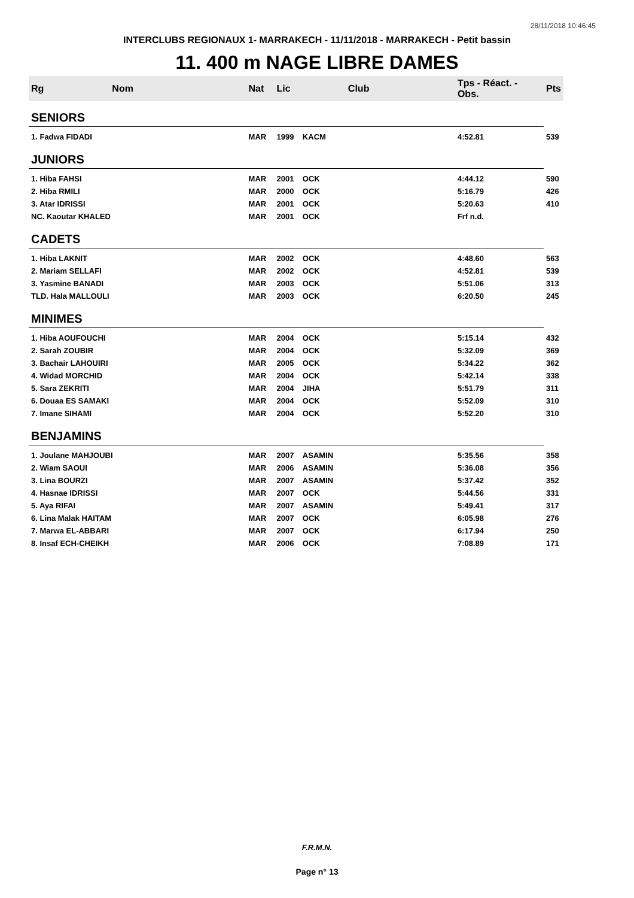28/11/2018 10:46:45
INTERCLUBS REGIONAUX 1- MARRAKECH - 11/11/2018 - MARRAKECH - Petit bassin
11. 400 m NAGE LIBRE DAMES
| Rg | Nom | Nat | Lic | Club | Tps - Réact. - Obs. | Pts |
| --- | --- | --- | --- | --- | --- | --- |
| SENIORS | | | | | | |
| 1. Fadwa FIDADI | | MAR | 1999 | KACM | 4:52.81 | 539 |
| JUNIORS | | | | | | |
| 1. Hiba FAHSI | | MAR | 2001 | OCK | 4:44.12 | 590 |
| 2. Hiba RMILI | | MAR | 2000 | OCK | 5:16.79 | 426 |
| 3. Atar IDRISSI | | MAR | 2001 | OCK | 5:20.63 | 410 |
| NC. Kaoutar KHALED | | MAR | 2001 | OCK | Frf n.d. | |
| CADETS | | | | | | |
| 1. Hiba LAKNIT | | MAR | 2002 | OCK | 4:48.60 | 563 |
| 2. Mariam SELLAFI | | MAR | 2002 | OCK | 4:52.81 | 539 |
| 3. Yasmine BANADI | | MAR | 2003 | OCK | 5:51.06 | 313 |
| TLD. Hala MALLOULI | | MAR | 2003 | OCK | 6:20.50 | 245 |
| MINIMES | | | | | | |
| 1. Hiba AOUFOUCHI | | MAR | 2004 | OCK | 5:15.14 | 432 |
| 2. Sarah ZOUBIR | | MAR | 2004 | OCK | 5:32.09 | 369 |
| 3. Bachair LAHOUIRI | | MAR | 2005 | OCK | 5:34.22 | 362 |
| 4. Widad MORCHID | | MAR | 2004 | OCK | 5:42.14 | 338 |
| 5. Sara ZEKRITI | | MAR | 2004 | JIHA | 5:51.79 | 311 |
| 6. Douaa ES SAMAKI | | MAR | 2004 | OCK | 5:52.09 | 310 |
| 7. Imane SIHAMI | | MAR | 2004 | OCK | 5:52.20 | 310 |
| BENJAMINS | | | | | | |
| 1. Joulane MAHJOUBI | | MAR | 2007 | ASAMIN | 5:35.56 | 358 |
| 2. Wiam SAOUI | | MAR | 2006 | ASAMIN | 5:36.08 | 356 |
| 3. Lina BOURZI | | MAR | 2007 | ASAMIN | 5:37.42 | 352 |
| 4. Hasnae IDRISSI | | MAR | 2007 | OCK | 5:44.56 | 331 |
| 5. Aya RIFAI | | MAR | 2007 | ASAMIN | 5:49.41 | 317 |
| 6. Lina Malak HAITAM | | MAR | 2007 | OCK | 6:05.98 | 276 |
| 7. Marwa EL-ABBARI | | MAR | 2007 | OCK | 6:17.94 | 250 |
| 8. Insaf ECH-CHEIKH | | MAR | 2006 | OCK | 7:08.89 | 171 |
F.R.M.N.
Page n° 13